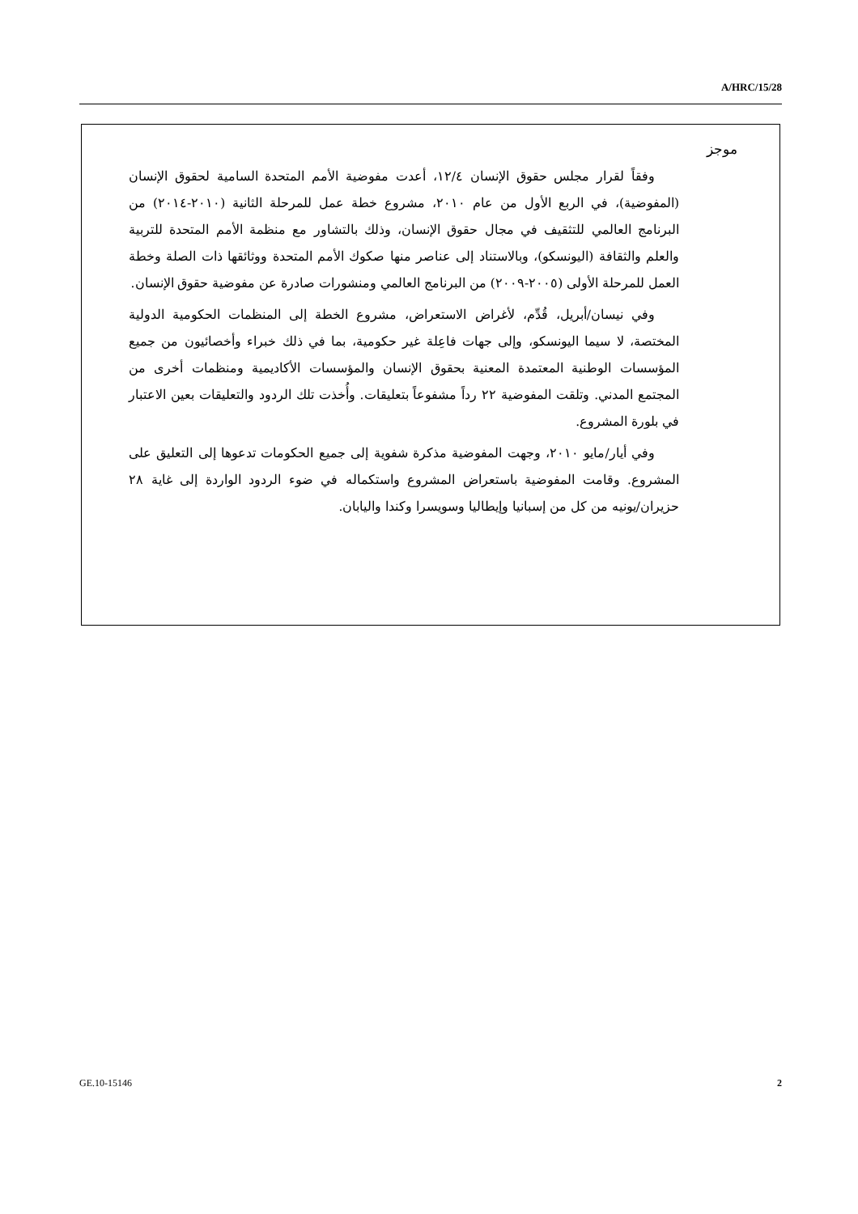A/HRC/15/28
موجز
وفقاً لقرار مجلس حقوق الإنسان ١٢/٤، أعدت مفوضية الأمم المتحدة السامية لحقوق الإنسان (المفوضية)، في الربع الأول من عام ٢٠١٠، مشروع خطة عمل للمرحلة الثانية (٢٠١٠-٢٠١٤) من البرنامج العالمي للتثقيف في مجال حقوق الإنسان، وذلك بالتشاور مع منظمة الأمم المتحدة للتربية والعلم والثقافة (اليونسكو)، وبالاستناد إلى عناصر منها صكوك الأمم المتحدة ووثائقها ذات الصلة وخطة العمل للمرحلة الأولى (٢٠٠٥-٢٠٠٩) من البرنامج العالمي ومنشورات صادرة عن مفوضية حقوق الإنسان.
وفي نيسان/أبريل، قُدِّم، لأغراض الاستعراض، مشروع الخطة إلى المنظمات الحكومية الدولية المختصة، لا سيما اليونسكو، وإلى جهات فاعِلة غير حكومية، بما في ذلك خبراء وأخصائيون من جميع المؤسسات الوطنية المعتمدة المعنية بحقوق الإنسان والمؤسسات الأكاديمية ومنظمات أخرى من المجتمع المدني. وتلقت المفوضية ٢٢ رداً مشفوعاً بتعليقات. وأُخذت تلك الردود والتعليقات بعين الاعتبار في بلورة المشروع.
وفي أيار/مايو ٢٠١٠، وجهت المفوضية مذكرة شفوية إلى جميع الحكومات تدعوها إلى التعليق على المشروع. وقامت المفوضية باستعراض المشروع واستكماله في ضوء الردود الواردة إلى غاية ٢٨ حزيران/يونيه من كل من إسبانيا وإيطاليا وسويسرا وكندا واليابان.
GE.10-15146 2